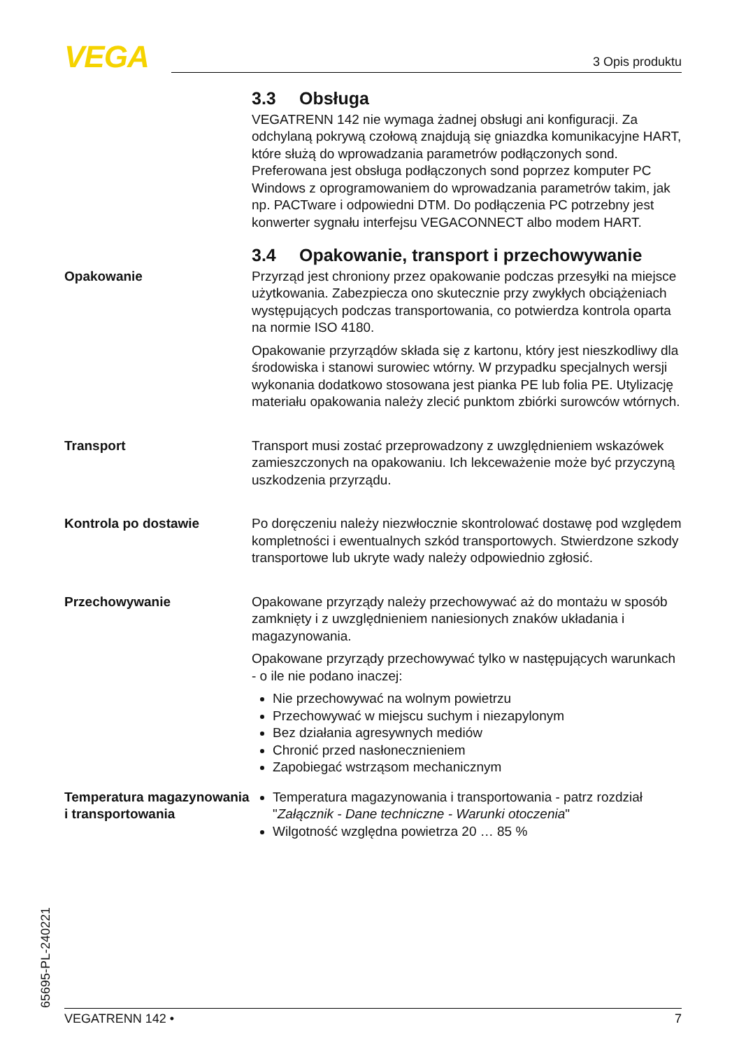VEGA 3 Opis produktu
3.3 Obsługa
VEGATRENN 142 nie wymaga żadnej obsługi ani konfiguracji. Za odchylaną pokrywą czołową znajdują się gniazdka komunikacyjne HART, które służą do wprowadzania parametrów podłączonych sond. Preferowana jest obsługa podłączonych sond poprzez komputer PC Windows z oprogramowaniem do wprowadzania parametrów takim, jak np. PACTware i odpowiedni DTM. Do podłączenia PC potrzebny jest konwerter sygnału interfejsu VEGACONNECT albo modem HART.
3.4 Opakowanie, transport i przechowywanie
Opakowanie
Przyrząd jest chroniony przez opakowanie podczas przesyłki na miejsce użytkowania. Zabezpiecza ono skutecznie przy zwykłych obciążeniach występujących podczas transportowania, co potwierdza kontrola oparta na normie ISO 4180.
Opakowanie przyrządów składa się z kartonu, który jest nieszkodliwy dla środowiska i stanowi surowiec wtórny. W przypadku specjalnych wersji wykonania dodatkowo stosowana jest pianka PE lub folia PE. Utylizację materiału opakowania należy zlecić punktom zbiórki surowców wtórnych.
Transport
Transport musi zostać przeprowadzony z uwzględnieniem wskazówek zamieszczonych na opakowaniu. Ich lekceważenie może być przyczyną uszkodzenia przyrządu.
Kontrola po dostawie
Po doręczeniu należy niezwłocznie skontrolować dostawę pod względem kompletności i ewentualnych szkód transportowych. Stwierdzone szkody transportowe lub ukryte wady należy odpowiednio zgłosić.
Przechowywanie
Opakowane przyrządy należy przechowywać aż do montażu w sposób zamknięty i z uwzględnieniem naniesionych znaków układania i magazynowania.
Opakowane przyrządy przechowywać tylko w następujących warunkach - o ile nie podano inaczej:
Nie przechowywać na wolnym powietrzu
Przechowywać w miejscu suchym i niezapylonym
Bez działania agresywnych mediów
Chronić przed nasłonecznieniem
Zapobiegać wstrząsom mechanicznym
Temperatura magazynowania i transportowania
Temperatura magazynowania i transportowania - patrz rozdział "Załącznik - Dane techniczne - Warunki otoczenia"
Wilgotność względna powietrza 20 … 85 %
65695-PL-240221 VEGATRENN 142 • 7